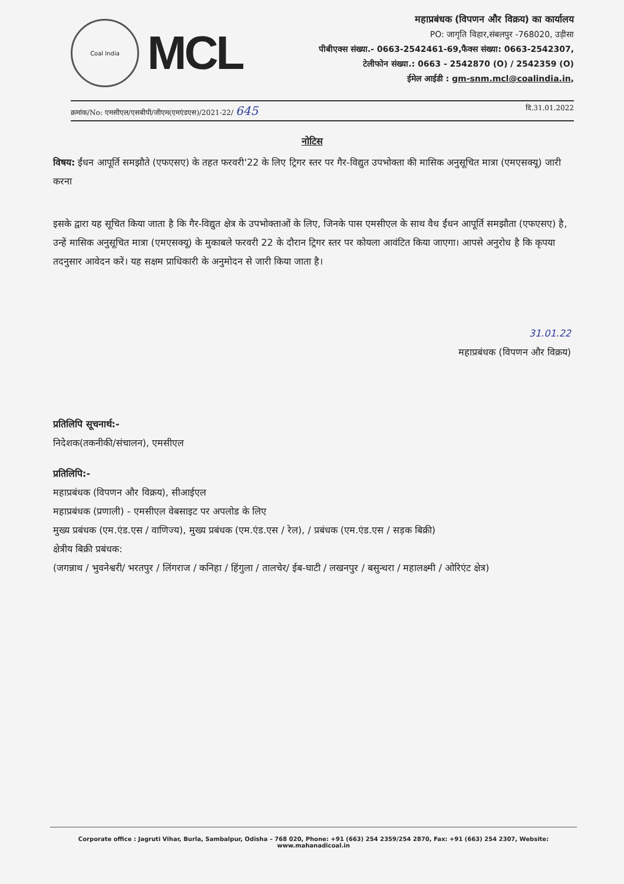Coal India
MCL
महाप्रबंधक (विपणन और विक्रय) का कार्यालय
PO: जागृति विहार,संबलपुर -768020, उड़ीसा
पीबीएक्स संख्या.- 0663-2542461-69,फैक्स संख्या: 0663-2542307,
टेलीफोन संख्या.: 0663 - 2542870 (O) / 2542359 (O)
ईमेल आईडी : gm-snm.mcl@coalindia.in,
क्रमांक/No: एमसीएल/एसबीपी/जीएम(एमएंडएस)/2021-22/ 645 दि.31.01.2022
नोटिस
विषय: ईंधन आपूर्ति समझौते (एफएसए) के तहत फरवरी'22 के लिए ट्रिगर स्तर पर गैर-विद्युत उपभोक्ता की मासिक अनुसूचित मात्रा (एमएसक्यू) जारी करना
इसके द्वारा यह सूचित किया जाता है कि गैर-विद्युत क्षेत्र के उपभोक्ताओं के लिए, जिनके पास एमसीएल के साथ वैध ईंधन आपूर्ति समझौता (एफएसए) है, उन्हें मासिक अनुसूचित मात्रा (एमएसक्यू) के मुकाबले फरवरी 22 के दौरान ट्रिगर स्तर पर कोयला आवंटित किया जाएगा। आपसे अनुरोध है कि कृपया तदनुसार आवेदन करें। यह सक्षम प्राधिकारी के अनुमोदन से जारी किया जाता है।
31.01.22
महाप्रबंधक (विपणन और विक्रय)
प्रतिलिपि सूचनार्थ:-
निदेशक(तकनीकी/संचालन), एमसीएल
प्रतिलिपि:-
महाप्रबंधक (विपणन और विक्रय), सीआईएल
महाप्रबंधक (प्रणाली) - एमसीएल वेबसाइट पर अपलोड के लिए
मुख्य प्रबंधक (एम.एंड.एस / वाणिज्य), मुख्य प्रबंधक (एम.एंड.एस / रेल), / प्रबंधक (एम.एंड.एस / सड़क बिक्री)
क्षेत्रीय बिक्री प्रबंधक:
(जगन्नाथ / भुवनेश्वरी/ भरतपुर / लिंगराज / कनिहा / हिंगुला / तालचेर/ ईब-घाटी / लखनपुर / बसुन्धरा / महालक्ष्मी / ओरिएंट क्षेत्र)
Corporate office : Jagruti Vihar, Burla, Sambalpur, Odisha – 768 020, Phone: +91 (663) 254 2359/254 2870, Fax: +91 (663) 254 2307, Website: www.mahanadicoal.in